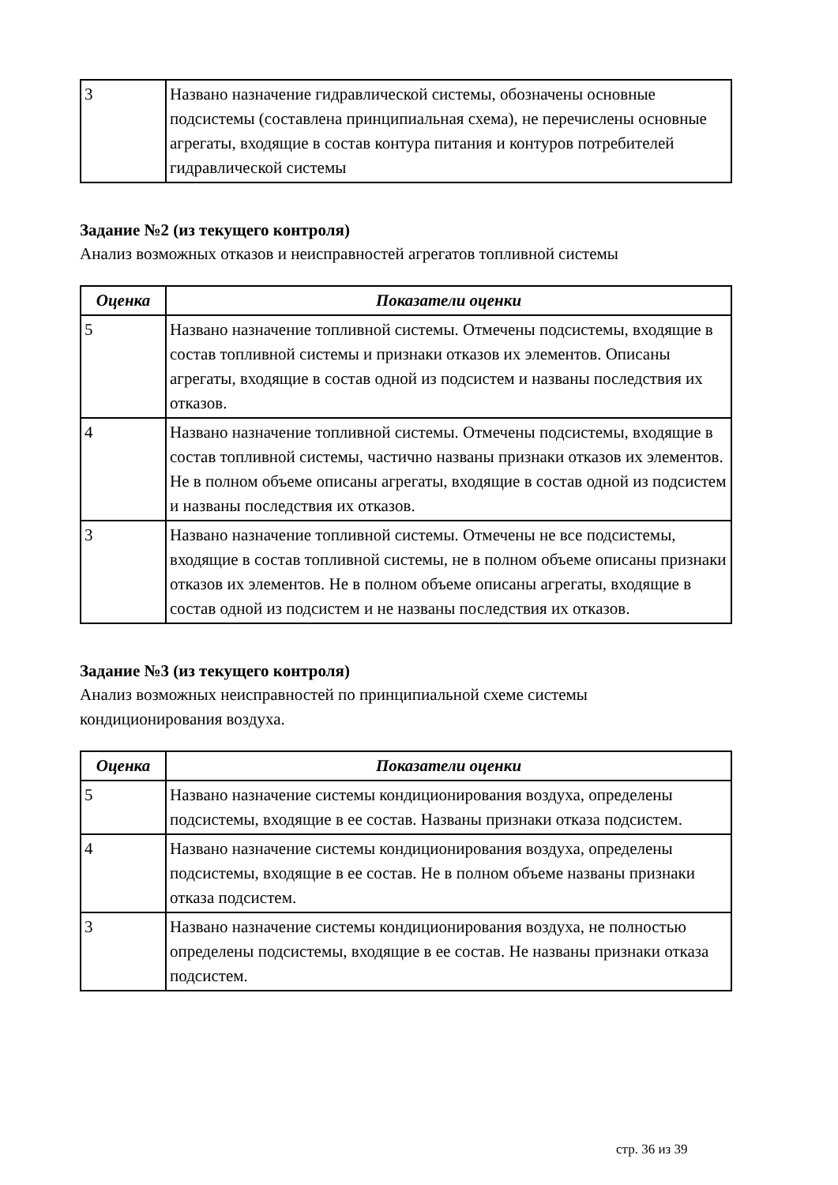| 3 | Названо назначение гидравлической системы, обозначены основные подсистемы (составлена принципиальная схема), не перечислены основные агрегаты, входящие в состав контура питания и контуров потребителей гидравлической системы |
Задание №2 (из текущего контроля)
Анализ возможных отказов и неисправностей агрегатов топливной системы
| Оценка | Показатели оценки |
| --- | --- |
| 5 | Названо назначение топливной системы. Отмечены подсистемы, входящие в состав топливной системы и признаки отказов их элементов. Описаны агрегаты, входящие в состав одной из подсистем и названы последствия их отказов. |
| 4 | Названо назначение топливной системы. Отмечены подсистемы, входящие в состав топливной системы, частично названы признаки отказов их элементов. Не в полном объеме описаны агрегаты, входящие в состав одной из подсистем и названы последствия их отказов. |
| 3 | Названо назначение топливной системы. Отмечены не все подсистемы, входящие в состав топливной системы, не в полном объеме описаны признаки отказов их элементов. Не в полном объеме описаны агрегаты, входящие в состав одной из подсистем и не названы последствия их отказов. |
Задание №3 (из текущего контроля)
Анализ возможных неисправностей по принципиальной схеме системы кондиционирования воздуха.
| Оценка | Показатели оценки |
| --- | --- |
| 5 | Названо назначение системы кондиционирования воздуха, определены подсистемы, входящие в ее состав. Названы признаки отказа подсистем. |
| 4 | Названо назначение системы кондиционирования воздуха, определены подсистемы, входящие в ее состав. Не в полном объеме названы признаки отказа подсистем. |
| 3 | Названо назначение системы кондиционирования воздуха, не полностью определены подсистемы, входящие в ее состав. Не названы признаки отказа подсистем. |
стр. 36 из 39